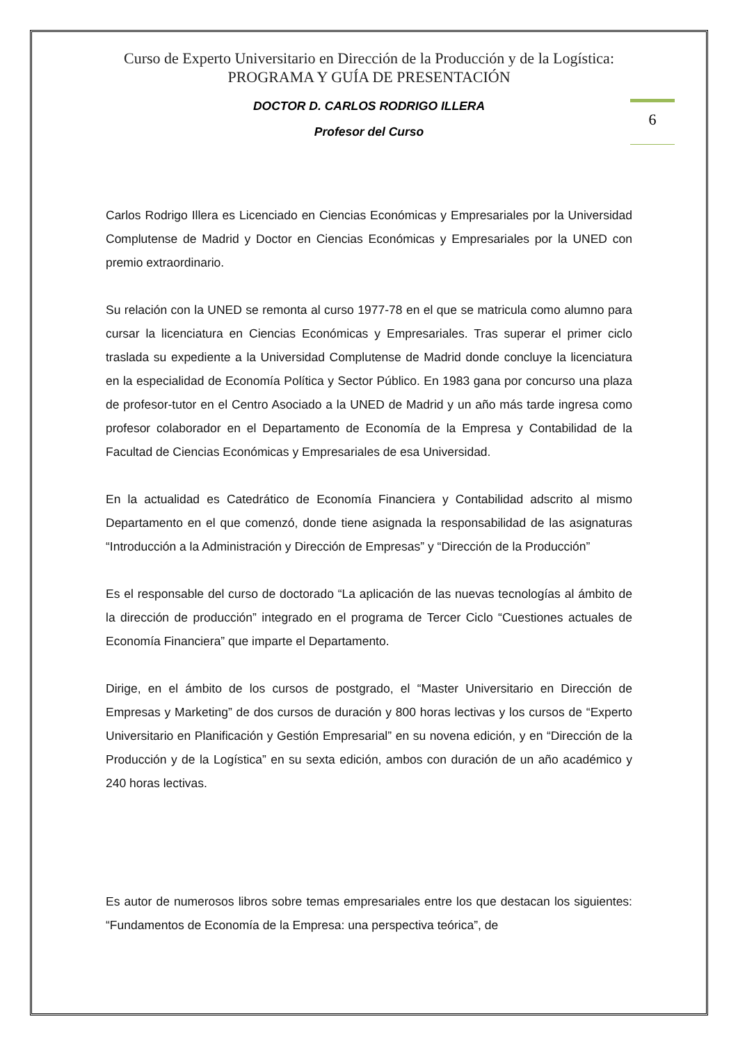6
Curso de Experto Universitario en Dirección de la Producción y de la Logística:
PROGRAMA Y GUÍA DE PRESENTACIÓN
DOCTOR D. CARLOS RODRIGO ILLERA
Profesor del Curso
Carlos Rodrigo Illera es Licenciado en Ciencias Económicas y Empresariales por la Universidad Complutense de Madrid y Doctor en Ciencias Económicas y Empresariales por la UNED con premio extraordinario.
Su relación con la UNED se remonta al curso 1977-78 en el que se matricula como alumno para cursar la licenciatura en Ciencias Económicas y Empresariales. Tras superar el primer ciclo traslada su expediente a la Universidad Complutense de Madrid donde concluye la licenciatura en la especialidad de Economía Política y Sector Público. En 1983 gana por concurso una plaza de profesor-tutor en el Centro Asociado a la UNED de Madrid y un año más tarde ingresa como profesor colaborador en el Departamento de Economía de la Empresa y Contabilidad de la Facultad de Ciencias Económicas y Empresariales de esa Universidad.
En la actualidad es Catedrático de Economía Financiera y Contabilidad adscrito al mismo Departamento en el que comenzó, donde tiene asignada la responsabilidad de las asignaturas “Introducción a la Administración y Dirección de Empresas” y “Dirección de la Producción”
Es el responsable del curso de doctorado “La aplicación de las nuevas tecnologías al ámbito de la dirección de producción” integrado en el programa de Tercer Ciclo “Cuestiones actuales de Economía Financiera” que imparte el Departamento.
Dirige, en el ámbito de los cursos de postgrado, el “Master Universitario en Dirección de Empresas y Marketing” de dos cursos de duración y 800 horas lectivas y los cursos de “Experto Universitario en Planificación y Gestión Empresarial” en su novena edición, y en “Dirección de la Producción y de la Logística” en su sexta edición, ambos con duración de un año académico y 240 horas lectivas.
Es autor de numerosos libros sobre temas empresariales entre los que destacan los siguientes: “Fundamentos de Economía de la Empresa: una perspectiva teórica”, de